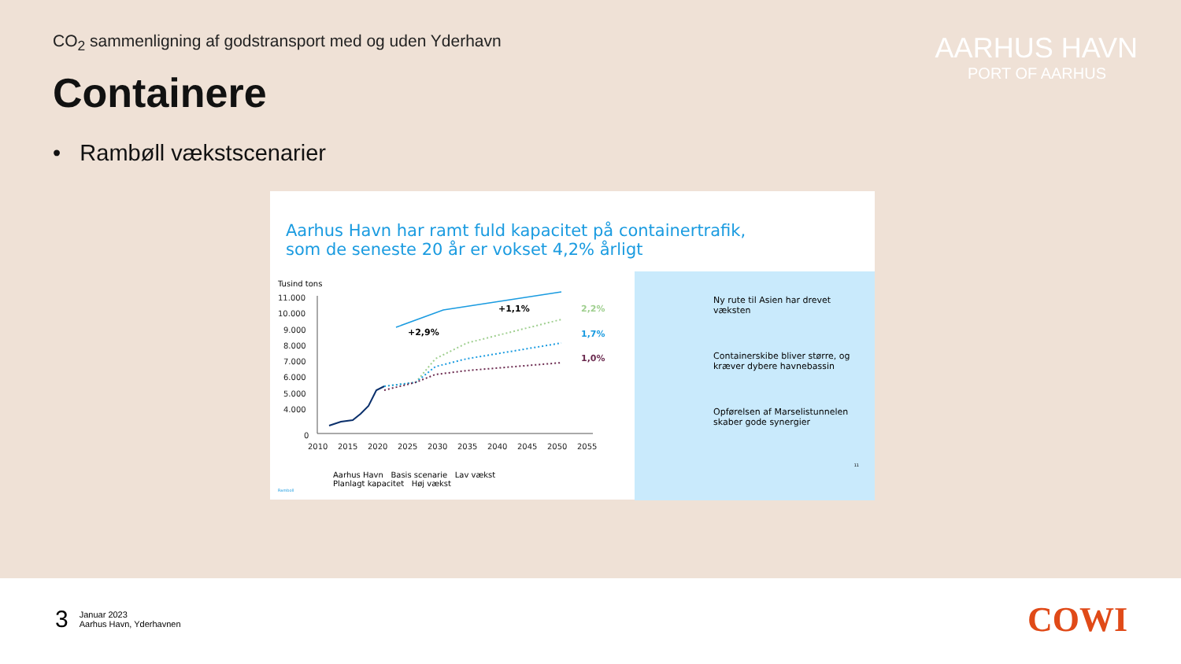CO<sub>2</sub> sammenligning af godstransport med og uden Yderhavn
Containere
• Rambøll vækstscenarier
AARHUS HAVN
PORT OF AARHUS
Aarhus Havn har ramt fuld kapacitet på containertrafik,
som de seneste 20 år er vokset 4,2% årligt
Tusind tons
11.000
10.000
9.000
8.000
7.000
6.000
5.000
4.000
0
2010
2015
2020
2025
2030
2035
2040
2045
2050
2055
+2,9%
+1,1%
2,2%
1,7%
1,0%
Aarhus Havn Basis scenarie Lav vækst
Planlagt kapacitet Høj vækst
Ramboll
Ny rute til Asien har drevet væksten
Containerskibe bliver større, og kræver dybere havnebassin
Opførelsen af Marselistunnelen skaber gode synergier
11
3
Januar 2023
Aarhus Havn, Yderhavnen
COWI